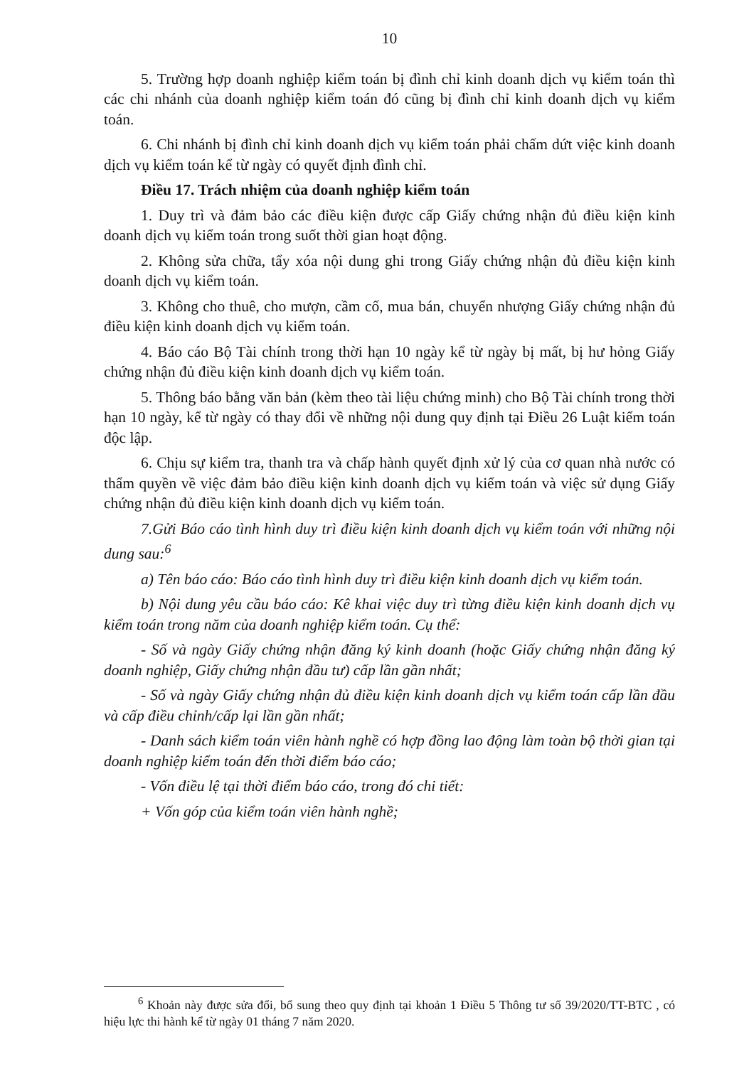10
5. Trường hợp doanh nghiệp kiểm toán bị đình chỉ kinh doanh dịch vụ kiểm toán thì các chi nhánh của doanh nghiệp kiểm toán đó cũng bị đình chỉ kinh doanh dịch vụ kiểm toán.
6. Chi nhánh bị đình chỉ kinh doanh dịch vụ kiểm toán phải chấm dứt việc kinh doanh dịch vụ kiểm toán kể từ ngày có quyết định đình chỉ.
Điều 17. Trách nhiệm của doanh nghiệp kiểm toán
1. Duy trì và đảm bảo các điều kiện được cấp Giấy chứng nhận đủ điều kiện kinh doanh dịch vụ kiểm toán trong suốt thời gian hoạt động.
2. Không sửa chữa, tẩy xóa nội dung ghi trong Giấy chứng nhận đủ điều kiện kinh doanh dịch vụ kiểm toán.
3. Không cho thuê, cho mượn, cầm cố, mua bán, chuyển nhượng Giấy chứng nhận đủ điều kiện kinh doanh dịch vụ kiểm toán.
4. Báo cáo Bộ Tài chính trong thời hạn 10 ngày kể từ ngày bị mất, bị hư hỏng Giấy chứng nhận đủ điều kiện kinh doanh dịch vụ kiểm toán.
5. Thông báo bằng văn bản (kèm theo tài liệu chứng minh) cho Bộ Tài chính trong thời hạn 10 ngày, kể từ ngày có thay đổi về những nội dung quy định tại Điều 26 Luật kiểm toán độc lập.
6. Chịu sự kiểm tra, thanh tra và chấp hành quyết định xử lý của cơ quan nhà nước có thẩm quyền về việc đảm bảo điều kiện kinh doanh dịch vụ kiểm toán và việc sử dụng Giấy chứng nhận đủ điều kiện kinh doanh dịch vụ kiểm toán.
7.Gửi Báo cáo tình hình duy trì điều kiện kinh doanh dịch vụ kiểm toán với những nội dung sau:<sup>6</sup>
a) Tên báo cáo: Báo cáo tình hình duy trì điều kiện kinh doanh dịch vụ kiểm toán.
b) Nội dung yêu cầu báo cáo: Kê khai việc duy trì từng điều kiện kinh doanh dịch vụ kiểm toán trong năm của doanh nghiệp kiểm toán. Cụ thể:
- Số và ngày Giấy chứng nhận đăng ký kinh doanh (hoặc Giấy chứng nhận đăng ký doanh nghiệp, Giấy chứng nhận đầu tư) cấp lần gần nhất;
- Số và ngày Giấy chứng nhận đủ điều kiện kinh doanh dịch vụ kiểm toán cấp lần đầu và cấp điều chỉnh/cấp lại lần gần nhất;
- Danh sách kiểm toán viên hành nghề có hợp đồng lao động làm toàn bộ thời gian tại doanh nghiệp kiểm toán đến thời điểm báo cáo;
- Vốn điều lệ tại thời điểm báo cáo, trong đó chi tiết:
+ Vốn góp của kiểm toán viên hành nghề;
<sup>6</sup> Khoản này được sửa đổi, bổ sung theo quy định tại khoản 1 Điều 5 Thông tư số 39/2020/TT-BTC , có hiệu lực thi hành kể từ ngày 01 tháng 7 năm 2020.